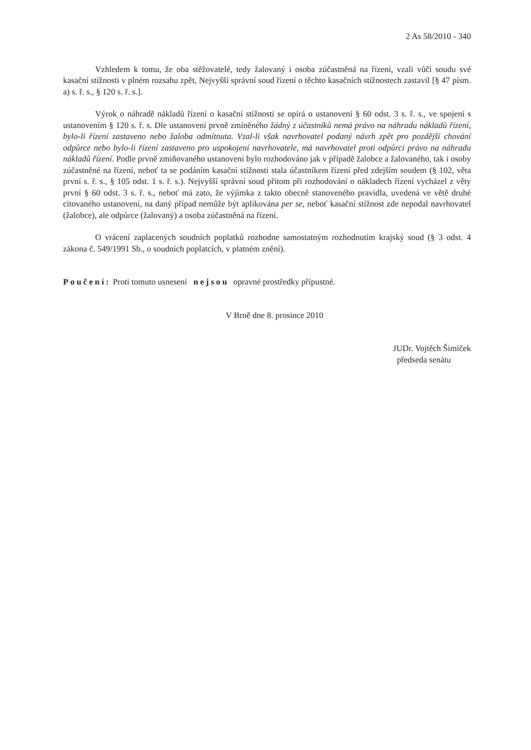2 As 58/2010 - 340
Vzhledem k tomu, že oba stěžovatelé, tedy žalovaný i osoba zúčastněná na řízení, vzali vůči soudu své kasační stížnosti v plném rozsahu zpět, Nejvyšší správní soud řízení o těchto kasačních stížnostech zastavil [§ 47 písm. a) s. ř. s., § 120 s. ř. s.].
Výrok o náhradě nákladů řízení o kasační stížnosti se opírá o ustanovení § 60 odst. 3 s. ř. s., ve spojení s ustanovením § 120 s. ř. s. Dle ustanovení prvně zmíněného žádný z účastníků nemá právo na náhradu nákladů řízení, bylo-li řízení zastaveno nebo žaloba odmítnuta. Vzal-li však navrhovatel podaný návrh zpět pro pozdější chování odpůrce nebo bylo-li řízení zastaveno pro uspokojení navrhovatele, má navrhovatel proti odpůrci právo na náhradu nákladů řízení. Podle prvně zmiňovaného ustanovení bylo rozhodováno jak v případě žalobce a žalovaného, tak i osoby zúčastněné na řízení, neboť ta se podáním kasační stížnosti stala účastníkem řízení před zdejším soudem (§ 102, věta první s. ř. s., § 105 odst. 1 s. ř. s.). Nejvyšší správní soud přitom při rozhodování o nákladech řízení vycházel z věty první § 60 odst. 3 s. ř. s., neboť má zato, že výjimka z takto obecně stanoveného pravidla, uvedená ve větě druhé citovaného ustanovení, na daný případ nemůže být aplikována per se, neboť kasační stížnost zde nepodal navrhovatel (žalobce), ale odpůrce (žalovaný) a osoba zúčastněná na řízení.
O vrácení zaplacených soudních poplatků rozhodne samostatným rozhodnutím krajský soud (§ 3 odst. 4 zákona č. 549/1991 Sb., o soudních poplatcích, v platném znění).
Poučení: Proti tomuto usnesení nejsou opravné prostředky přípustné.
V Brně dne 8. prosince 2010
JUDr. Vojtěch Šimíček
předseda senátu